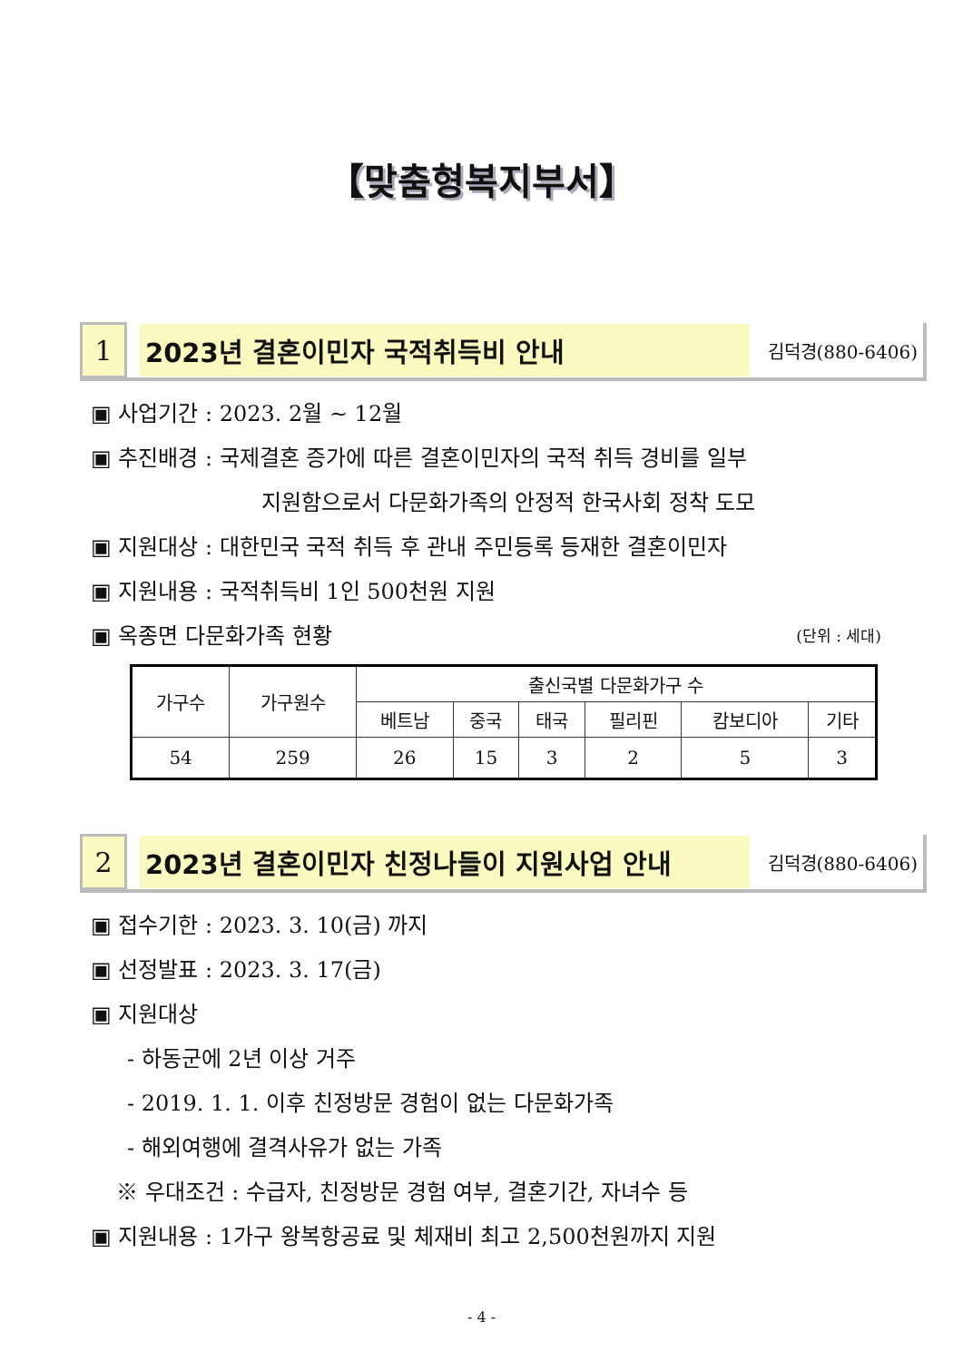【맞춤형복지부서】
1
2023년 결혼이민자 국적취득비 안내
김덕경(880-6406)
▣ 사업기간 : 2023. 2월 ~ 12월
▣ 추진배경 : 국제결혼 증가에 따른 결혼이민자의 국적 취득 경비를 일부
지원함으로서 다문화가족의 안정적 한국사회 정착 도모
▣ 지원대상 : 대한민국 국적 취득 후 관내 주민등록 등재한 결혼이민자
▣ 지원내용 : 국적취득비 1인 500천원 지원
▣ 옥종면 다문화가족 현황 (단위 : 세대)
| 가구수 | 가구원수 | 출신국별 다문화가구 수 | | | | | |
| --- | --- | --- | --- | --- | --- | --- | --- |
| | | 베트남 | 중국 | 태국 | 필리핀 | 캄보디아 | 기타 |
| 54 | 259 | 26 | 15 | 3 | 2 | 5 | 3 |
2
2023년 결혼이민자 친정나들이 지원사업 안내
김덕경(880-6406)
▣ 접수기한 : 2023. 3. 10(금) 까지
▣ 선정발표 : 2023. 3. 17(금)
▣ 지원대상
- 하동군에 2년 이상 거주
- 2019. 1. 1. 이후 친정방문 경험이 없는 다문화가족
- 해외여행에 결격사유가 없는 가족
※ 우대조건 : 수급자, 친정방문 경험 여부, 결혼기간, 자녀수 등
▣ 지원내용 : 1가구 왕복항공료 및 체재비 최고 2,500천원까지 지원
- 4 -